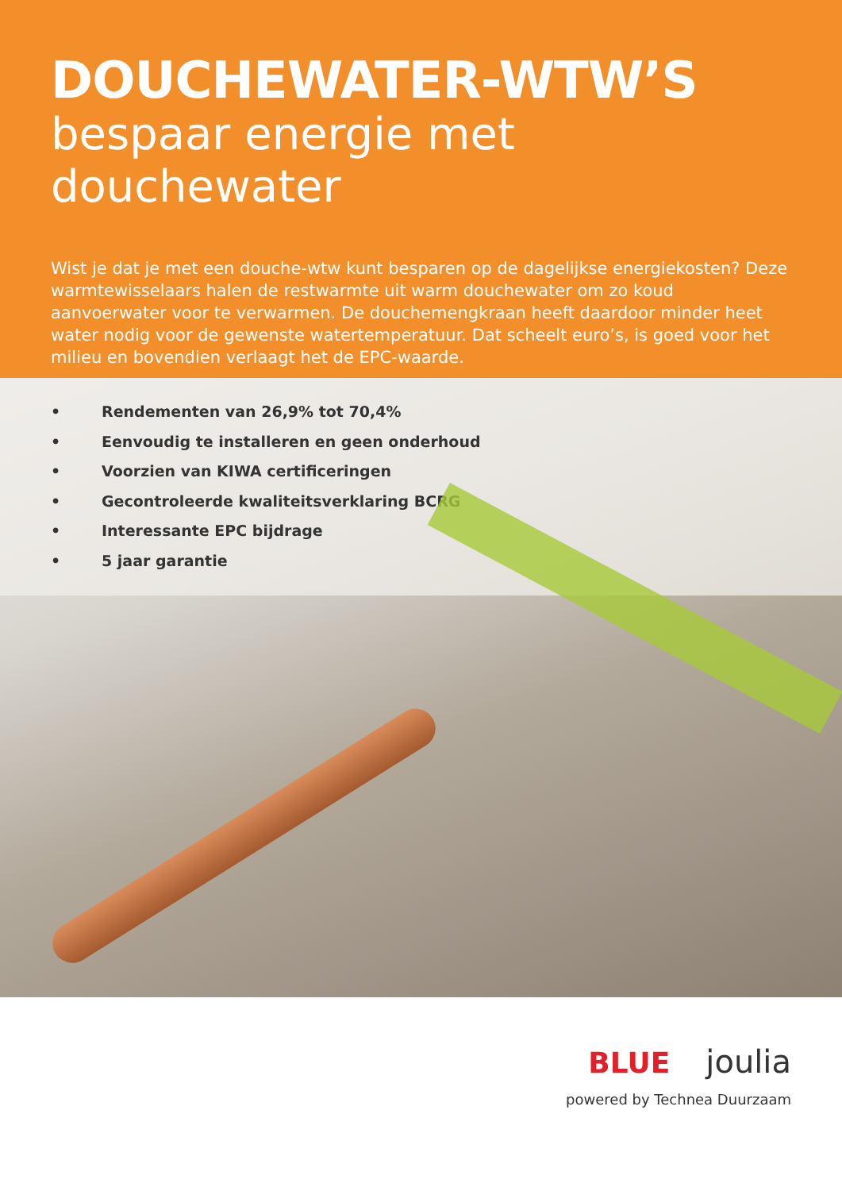DOUCHEWATER-WTW’S
bespaar energie met douchewater
Wist je dat je met een douche-wtw kunt besparen op de dagelijkse energiekosten? Deze warmtewisselaars halen de restwarmte uit warm douchewater om zo koud aanvoerwater voor te verwarmen. De douchemengkraan heeft daardoor minder heet water nodig voor de gewenste watertemperatuur. Dat scheelt euro’s, is goed voor het milieu en bovendien verlaagt het de EPC-waarde.
• Rendementen van 26,9% tot 70,4%
• Eenvoudig te installeren en geen onderhoud
• Voorzien van KIWA certificeringen
• Gecontroleerde kwaliteitsverklaring BCRG
• Interessante EPC bijdrage
• 5 jaar garantie
BLUE joulia
powered by Technea Duurzaam